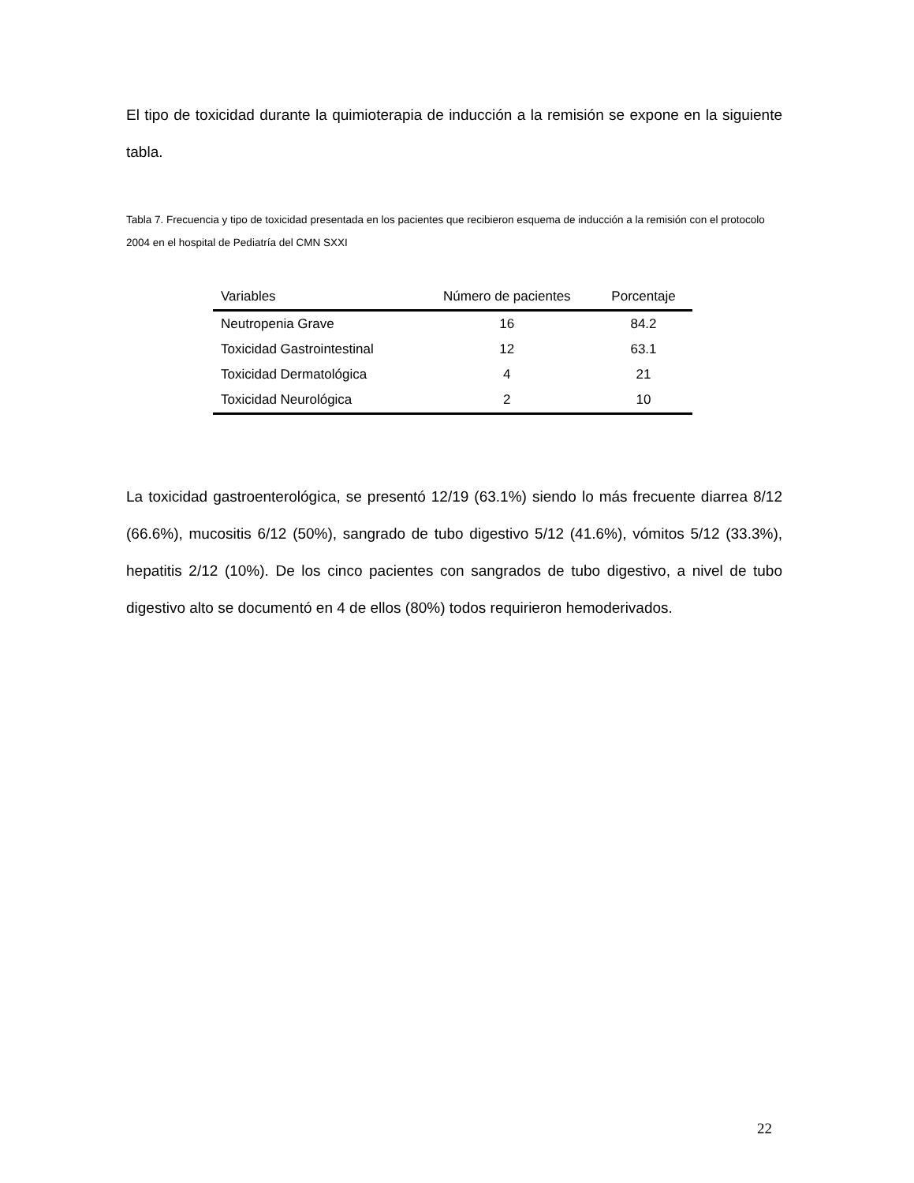El tipo de toxicidad durante la quimioterapia de inducción a la remisión se expone en la siguiente tabla.
Tabla 7. Frecuencia y tipo de toxicidad presentada en los pacientes que recibieron esquema de inducción a la remisión con el protocolo 2004 en el hospital de Pediatría del CMN SXXI
| Variables | Número de pacientes | Porcentaje |
| --- | --- | --- |
| Neutropenia Grave | 16 | 84.2 |
| Toxicidad Gastrointestinal | 12 | 63.1 |
| Toxicidad Dermatológica | 4 | 21 |
| Toxicidad Neurológica | 2 | 10 |
La toxicidad gastroenterológica, se presentó 12/19 (63.1%) siendo lo más frecuente diarrea 8/12 (66.6%), mucositis 6/12 (50%), sangrado de tubo digestivo 5/12 (41.6%), vómitos 5/12 (33.3%), hepatitis 2/12 (10%). De los cinco pacientes con sangrados de tubo digestivo, a nivel de tubo digestivo alto se documentó en 4 de ellos (80%) todos requirieron hemoderivados.
22